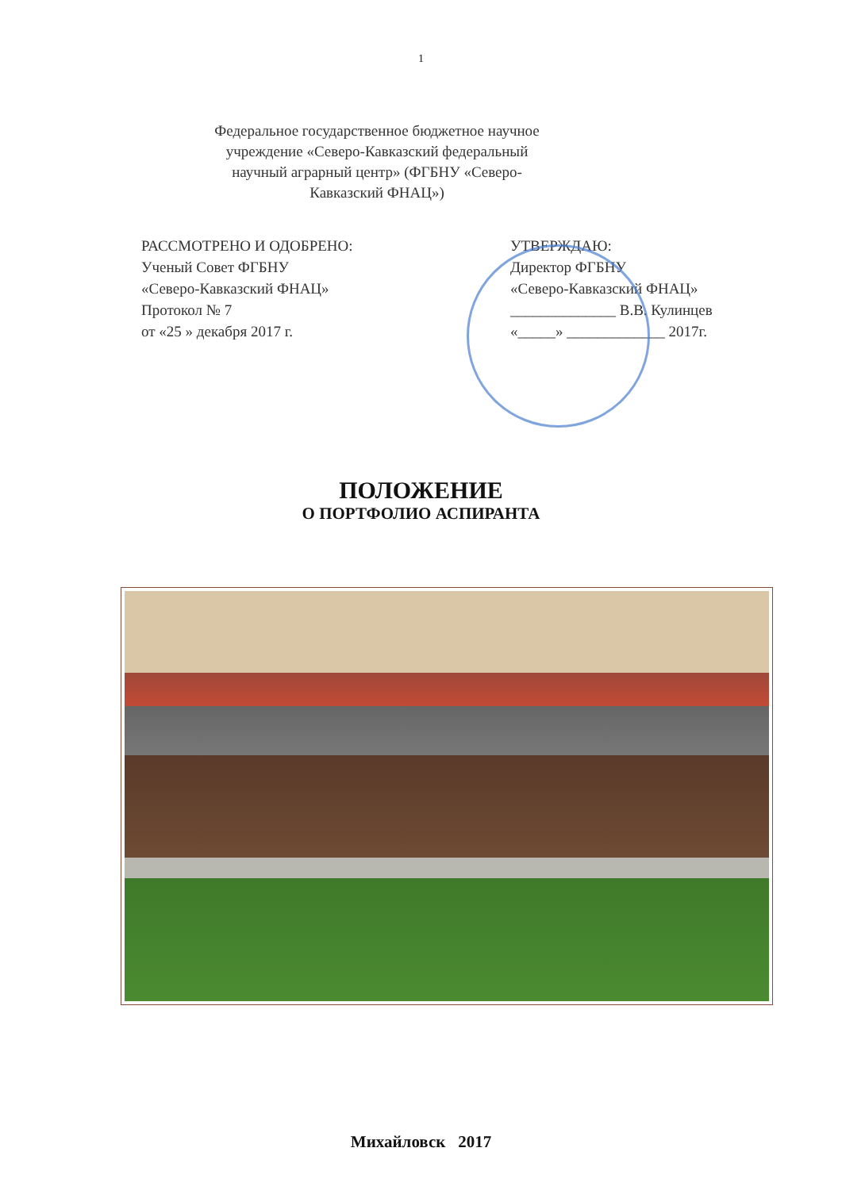1
Федеральное государственное бюджетное научное учреждение «Северо-Кавказский федеральный научный аграрный центр» (ФГБНУ «Северо-Кавказский ФНАЦ»)
РАССМОТРЕНО И ОДОБРЕНО:
Ученый Совет ФГБНУ
«Северо-Кавказский ФНАЦ»
Протокол № 7
от «25 » декабря 2017 г.
УТВЕРЖДАЮ:
Директор ФГБНУ
«Северо-Кавказский ФНАЦ»
______________ В.В. Кулинцев
«_____» _____________ 2017г.
ПОЛОЖЕНИЕ
О ПОРТФОЛИО АСПИРАНТА
Михайловск 2017